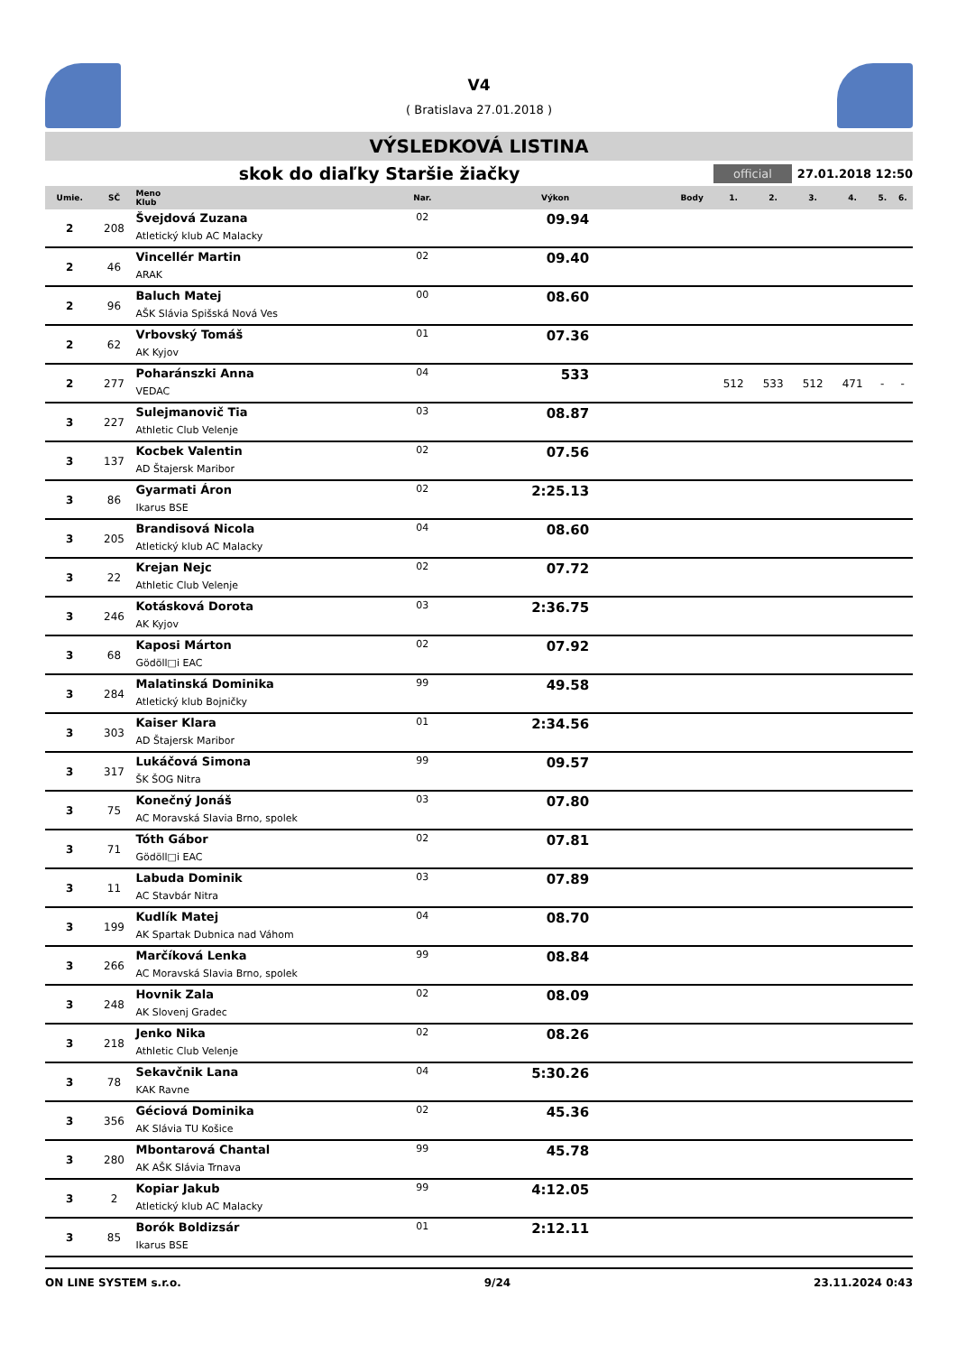V4
( Bratislava 27.01.2018 )
VÝSLEDKOVÁ LISTINA
skok do diaľky Staršie žiačky
official 27.01.2018 12:50
| Umie. | SČ | Meno Klub | Nar. | Výkon | Body | 1. | 2. | 3. | 4. | 5. | 6. |
| --- | --- | --- | --- | --- | --- | --- | --- | --- | --- | --- | --- |
| 2 | 208 | Švejdová Zuzana Atletický klub AC Malacky | 02 | 09.94 | | | | | | | |
| 2 | 46 | Vincellér Martin ARAK | 02 | 09.40 | | | | | | | |
| 2 | 96 | Baluch Matej AŠK Slávia Spišská Nová Ves | 00 | 08.60 | | | | | | | |
| 2 | 62 | Vrbovský Tomáš AK Kyjov | 01 | 07.36 | | | | | | | |
| 2 | 277 | Poharánszki Anna VEDAC | 04 | 533 | | 512 | 533 | 512 | 471 | - | - |
| 3 | 227 | Sulejmanovič Tia Athletic Club Velenje | 03 | 08.87 | | | | | | | |
| 3 | 137 | Kocbek Valentin AD Štajersk Maribor | 02 | 07.56 | | | | | | | |
| 3 | 86 | Gyarmati Áron Ikarus BSE | 02 | 2:25.13 | | | | | | | |
| 3 | 205 | Brandisová Nicola Atletický klub AC Malacky | 04 | 08.60 | | | | | | | |
| 3 | 22 | Krejan Nejc Athletic Club Velenje | 02 | 07.72 | | | | | | | |
| 3 | 246 | Kotásková Dorota AK Kyjov | 03 | 2:36.75 | | | | | | | |
| 3 | 68 | Kaposi Márton Gödöll□i EAC | 02 | 07.92 | | | | | | | |
| 3 | 284 | Malatinská Dominika Atletický klub Bojničky | 99 | 49.58 | | | | | | | |
| 3 | 303 | Kaiser Klara AD Štajersk Maribor | 01 | 2:34.56 | | | | | | | |
| 3 | 317 | Lukáčová Simona ŠK ŠOG Nitra | 99 | 09.57 | | | | | | | |
| 3 | 75 | Konečný Jonáš AC Moravská Slavia Brno, spolek | 03 | 07.80 | | | | | | | |
| 3 | 71 | Tóth Gábor Gödöll□i EAC | 02 | 07.81 | | | | | | | |
| 3 | 11 | Labuda Dominik AC Stavbár Nitra | 03 | 07.89 | | | | | | | |
| 3 | 199 | Kudlík Matej AK Spartak Dubnica nad Váhom | 04 | 08.70 | | | | | | | |
| 3 | 266 | Marčíková Lenka AC Moravská Slavia Brno, spolek | 99 | 08.84 | | | | | | | |
| 3 | 248 | Hovnik Zala AK Slovenj Gradec | 02 | 08.09 | | | | | | | |
| 3 | 218 | Jenko Nika Athletic Club Velenje | 02 | 08.26 | | | | | | | |
| 3 | 78 | Sekavčnik Lana KAK Ravne | 04 | 5:30.26 | | | | | | | |
| 3 | 356 | Géciová Dominika AK Slávia TU Košice | 02 | 45.36 | | | | | | | |
| 3 | 280 | Mbontarová Chantal AK AŠK Slávia Trnava | 99 | 45.78 | | | | | | | |
| 3 | 2 | Kopiar Jakub Atletický klub AC Malacky | 99 | 4:12.05 | | | | | | | |
| 3 | 85 | Borók Boldizsár Ikarus BSE | 01 | 2:12.11 | | | | | | | |
ON LINE SYSTEM s.r.o. 9/24 23.11.2024 0:43